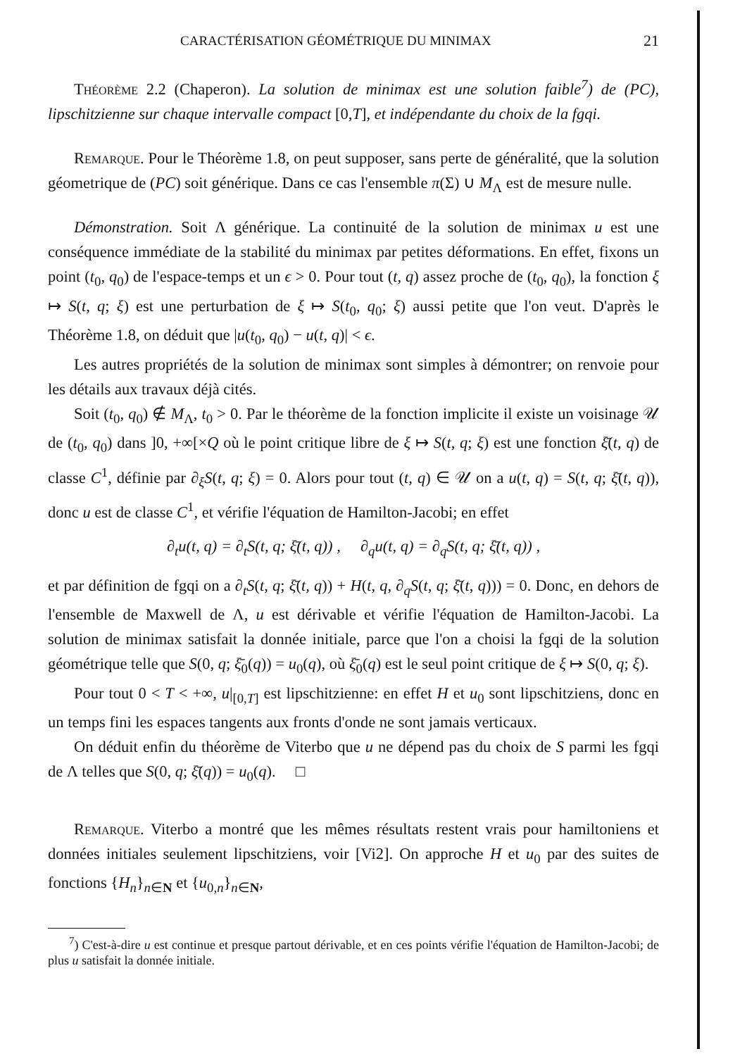CARACTÉRISATION GÉOMÉTRIQUE DU MINIMAX 21
Théorème 2.2 (Chaperon). La solution de minimax est une solution faible<sup>7</sup>) de (PC), lipschitzienne sur chaque intervalle compact [0,T], et indépendante du choix de la fgqi.
Remarque. Pour le Théorème 1.8, on peut supposer, sans perte de généralité, que la solution géometrique de (PC) soit générique. Dans ce cas l'ensemble π(Σ) ∪ M<sub>Λ</sub> est de mesure nulle.
Démonstration. Soit Λ générique. La continuité de la solution de minimax u est une conséquence immédiate de la stabilité du minimax par petites déformations. En effet, fixons un point (t<sub>0</sub>, q<sub>0</sub>) de l'espace-temps et un ϵ > 0. Pour tout (t, q) assez proche de (t<sub>0</sub>, q<sub>0</sub>), la fonction ξ ↦ S(t, q; ξ) est une perturbation de ξ ↦ S(t<sub>0</sub>, q<sub>0</sub>; ξ) aussi petite que l'on veut. D'après le Théorème 1.8, on déduit que |u(t<sub>0</sub>, q<sub>0</sub>) − u(t, q)| < ϵ.
Les autres propriétés de la solution de minimax sont simples à démontrer; on renvoie pour les détails aux travaux déjà cités.
Soit (t<sub>0</sub>, q<sub>0</sub>) ∉ M<sub>Λ</sub>, t<sub>0</sub> > 0. Par le théorème de la fonction implicite il existe un voisinage 𝒰 de (t<sub>0</sub>, q<sub>0</sub>) dans ]0, +∞[×Q où le point critique libre de ξ ↦ S(t, q; ξ) est une fonction ξ̄(t, q) de classe C<sup>1</sup>, définie par ∂<sub>ξ</sub>S(t, q; ξ) = 0. Alors pour tout (t, q) ∈ 𝒰 on a u(t, q) = S(t, q; ξ̄(t, q)), donc u est de classe C<sup>1</sup>, et vérifie l'équation de Hamilton-Jacobi; en effet
∂<sub>t</sub>u(t, q) = ∂<sub>t</sub>S(t, q; ξ̄(t, q)) , ∂<sub>q</sub>u(t, q) = ∂<sub>q</sub>S(t, q; ξ̄(t, q)) ,
et par définition de fgqi on a ∂<sub>t</sub>S(t, q; ξ̄(t, q)) + H(t, q, ∂<sub>q</sub>S(t, q; ξ̄(t, q))) = 0. Donc, en dehors de l'ensemble de Maxwell de Λ, u est dérivable et vérifie l'équation de Hamilton-Jacobi. La solution de minimax satisfait la donnée initiale, parce que l'on a choisi la fgqi de la solution géométrique telle que S(0, q; ξ̄<sub>0</sub>(q)) = u<sub>0</sub>(q), où ξ̄<sub>0</sub>(q) est le seul point critique de ξ ↦ S(0, q; ξ).
Pour tout 0 < T < +∞, u|<sub>[0,T]</sub> est lipschitzienne: en effet H et u<sub>0</sub> sont lipschitziens, donc en un temps fini les espaces tangents aux fronts d'onde ne sont jamais verticaux.
On déduit enfin du théorème de Viterbo que u ne dépend pas du choix de S parmi les fgqi de Λ telles que S(0, q; ξ̄(q)) = u<sub>0</sub>(q). □
Remarque. Viterbo a montré que les mêmes résultats restent vrais pour hamiltoniens et données initiales seulement lipschitziens, voir [Vi2]. On approche H et u<sub>0</sub> par des suites de fonctions {H<sub>n</sub>}<sub>n∈N</sub> et {u<sub>0,n</sub>}<sub>n∈N</sub>,
<sup>7</sup>) C'est-à-dire u est continue et presque partout dérivable, et en ces points vérifie l'équation de Hamilton-Jacobi; de plus u satisfait la donnée initiale.